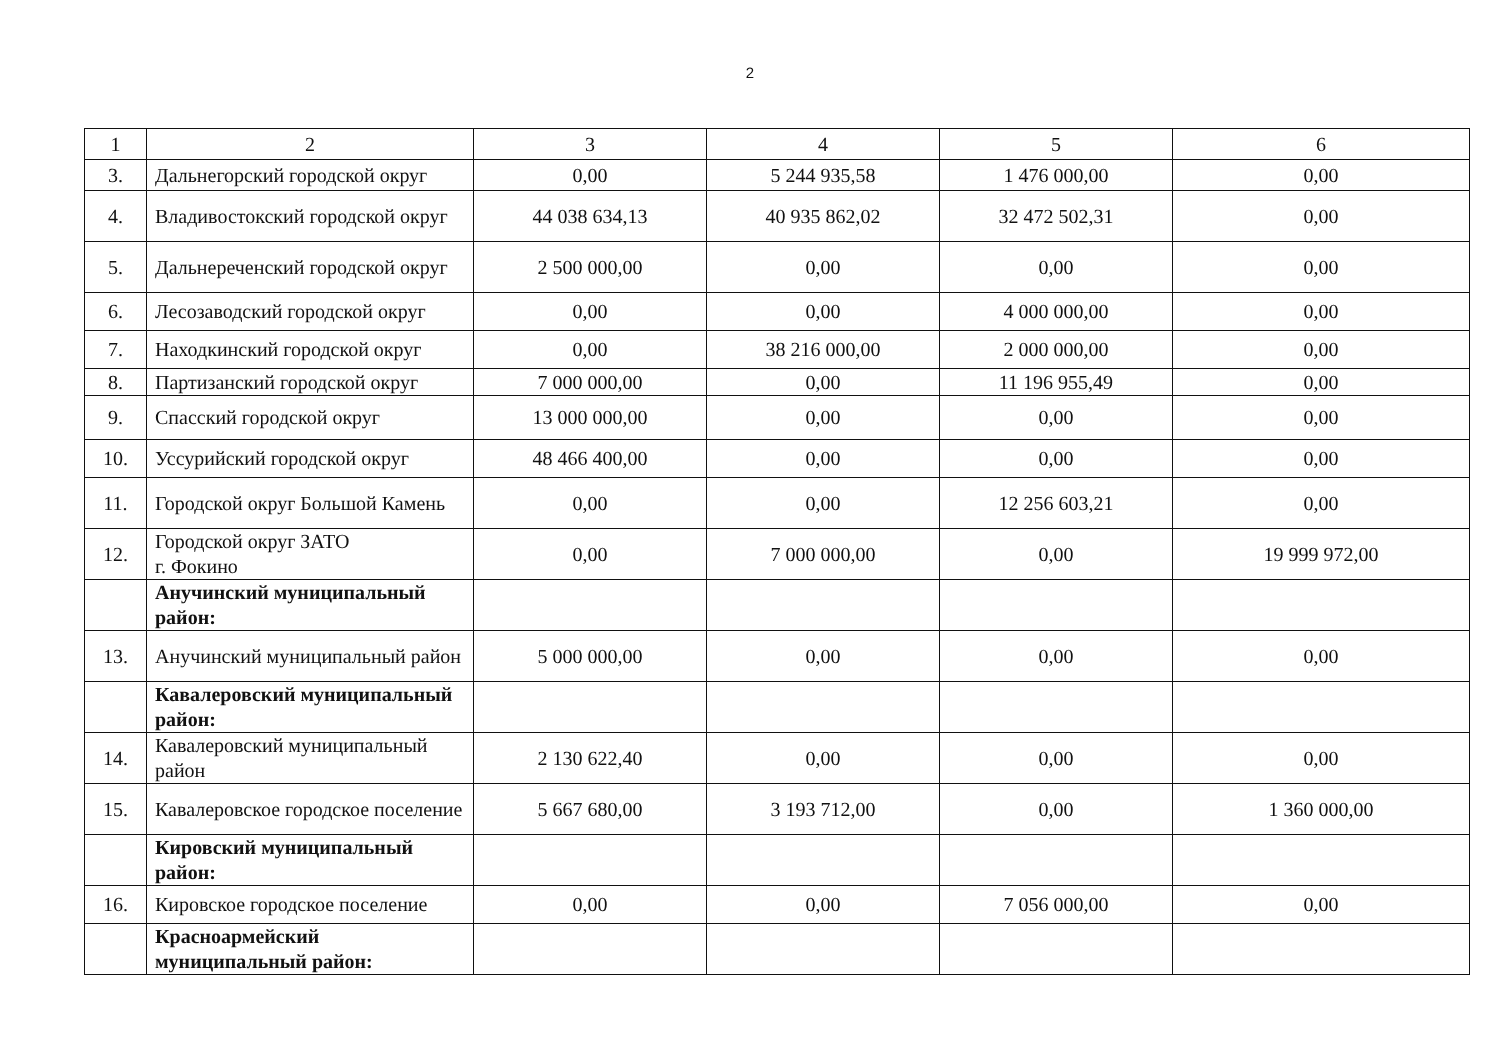2
| 1 | 2 | 3 | 4 | 5 | 6 |
| 3. | Дальнегорский городской округ | 0,00 | 5 244 935,58 | 1 476 000,00 | 0,00 |
| 4. | Владивостокский городской округ | 44 038 634,13 | 40 935 862,02 | 32 472 502,31 | 0,00 |
| 5. | Дальнереченский городской округ | 2 500 000,00 | 0,00 | 0,00 | 0,00 |
| 6. | Лесозаводский городской округ | 0,00 | 0,00 | 4 000 000,00 | 0,00 |
| 7. | Находкинский городской округ | 0,00 | 38 216 000,00 | 2 000 000,00 | 0,00 |
| 8. | Партизанский городской округ | 7 000 000,00 | 0,00 | 11 196 955,49 | 0,00 |
| 9. | Спасский городской округ | 13 000 000,00 | 0,00 | 0,00 | 0,00 |
| 10. | Уссурийский городской округ | 48 466 400,00 | 0,00 | 0,00 | 0,00 |
| 11. | Городской округ Большой Камень | 0,00 | 0,00 | 12 256 603,21 | 0,00 |
| 12. | Городской округ ЗАТО г. Фокино | 0,00 | 7 000 000,00 | 0,00 | 19 999 972,00 |
| | Анучинский муниципальный район: | | | | |
| 13. | Анучинский муниципальный район | 5 000 000,00 | 0,00 | 0,00 | 0,00 |
| | Кавалеровский муниципальный район: | | | | |
| 14. | Кавалеровский муниципальный район | 2 130 622,40 | 0,00 | 0,00 | 0,00 |
| 15. | Кавалеровское городское поселение | 5 667 680,00 | 3 193 712,00 | 0,00 | 1 360 000,00 |
| | Кировский муниципальный район: | | | | |
| 16. | Кировское городское поселение | 0,00 | 0,00 | 7 056 000,00 | 0,00 |
| | Красноармейский муниципальный район: | | | | |